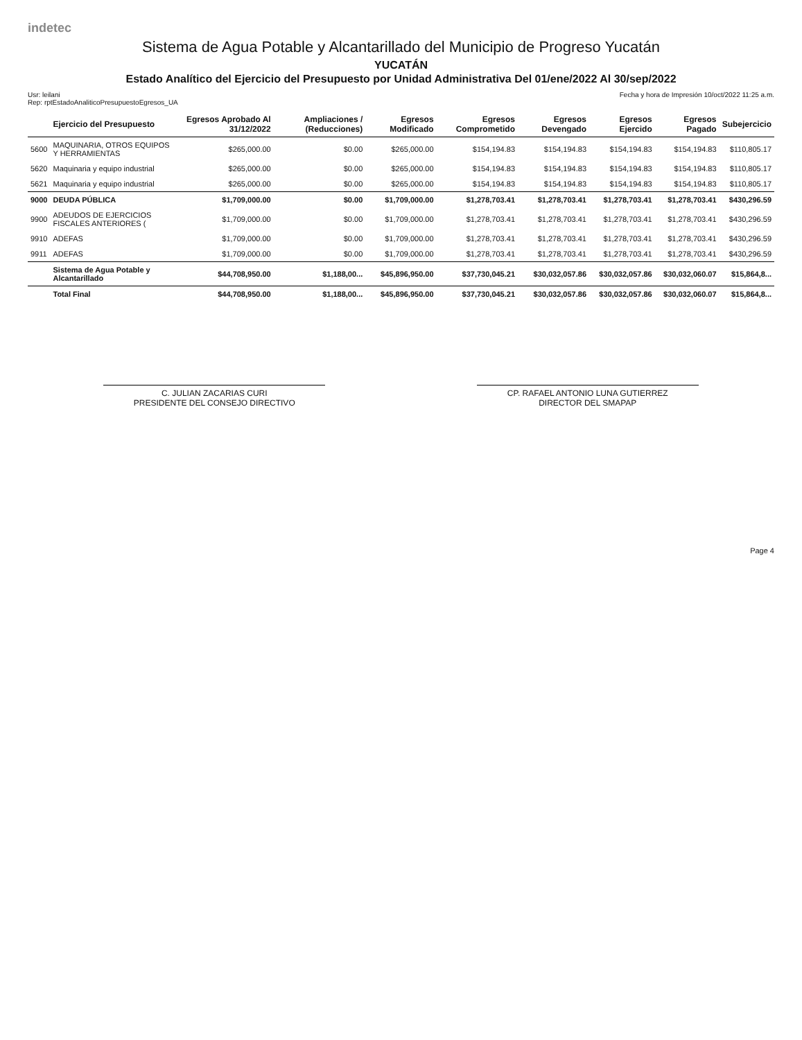indetec
Sistema de Agua Potable y Alcantarillado del Municipio de Progreso Yucatán
YUCATÁN
Estado Analítico del Ejercicio del Presupuesto por Unidad Administrativa Del 01/ene/2022 Al 30/sep/2022
Usr: leilani
Rep: rptEstadoAnaliticoPresupuestoEgresos_UA Fecha y hora de Impresión 10/oct/2022 11:25 a.m.
| | Ejercicio del Presupuesto | Egresos Aprobado Al 31/12/2022 | Ampliaciones / (Reducciones) | Egresos Modificado | Egresos Comprometido | Egresos Devengado | Egresos Ejercido | Egresos Pagado | Subejercicio |
| --- | --- | --- | --- | --- | --- | --- | --- | --- | --- |
| 5600 | MAQUINARIA, OTROS EQUIPOS Y HERRAMIENTAS | $265,000.00 | $0.00 | $265,000.00 | $154,194.83 | $154,194.83 | $154,194.83 | $154,194.83 | $110,805.17 |
| 5620 | Maquinaria y equipo industrial | $265,000.00 | $0.00 | $265,000.00 | $154,194.83 | $154,194.83 | $154,194.83 | $154,194.83 | $110,805.17 |
| 5621 | Maquinaria y equipo industrial | $265,000.00 | $0.00 | $265,000.00 | $154,194.83 | $154,194.83 | $154,194.83 | $154,194.83 | $110,805.17 |
| 9000 | DEUDA PÚBLICA | $1,709,000.00 | $0.00 | $1,709,000.00 | $1,278,703.41 | $1,278,703.41 | $1,278,703.41 | $1,278,703.41 | $430,296.59 |
| 9900 | ADEUDOS DE EJERCICIOS FISCALES ANTERIORES ( | $1,709,000.00 | $0.00 | $1,709,000.00 | $1,278,703.41 | $1,278,703.41 | $1,278,703.41 | $1,278,703.41 | $430,296.59 |
| 9910 | ADEFAS | $1,709,000.00 | $0.00 | $1,709,000.00 | $1,278,703.41 | $1,278,703.41 | $1,278,703.41 | $1,278,703.41 | $430,296.59 |
| 9911 | ADEFAS | $1,709,000.00 | $0.00 | $1,709,000.00 | $1,278,703.41 | $1,278,703.41 | $1,278,703.41 | $1,278,703.41 | $430,296.59 |
| | Sistema de Agua Potable y Alcantarillado | $44,708,950.00 | $1,188,00... | $45,896,950.00 | $37,730,045.21 | $30,032,057.86 | $30,032,057.86 | $30,032,060.07 | $15,864,8... |
| | Total Final | $44,708,950.00 | $1,188,00... | $45,896,950.00 | $37,730,045.21 | $30,032,057.86 | $30,032,057.86 | $30,032,060.07 | $15,864,8... |
C. JULIAN ZACARIAS CURI
PRESIDENTE DEL CONSEJO DIRECTIVO
CP. RAFAEL ANTONIO LUNA GUTIERREZ
DIRECTOR DEL SMAPAP
Page 4